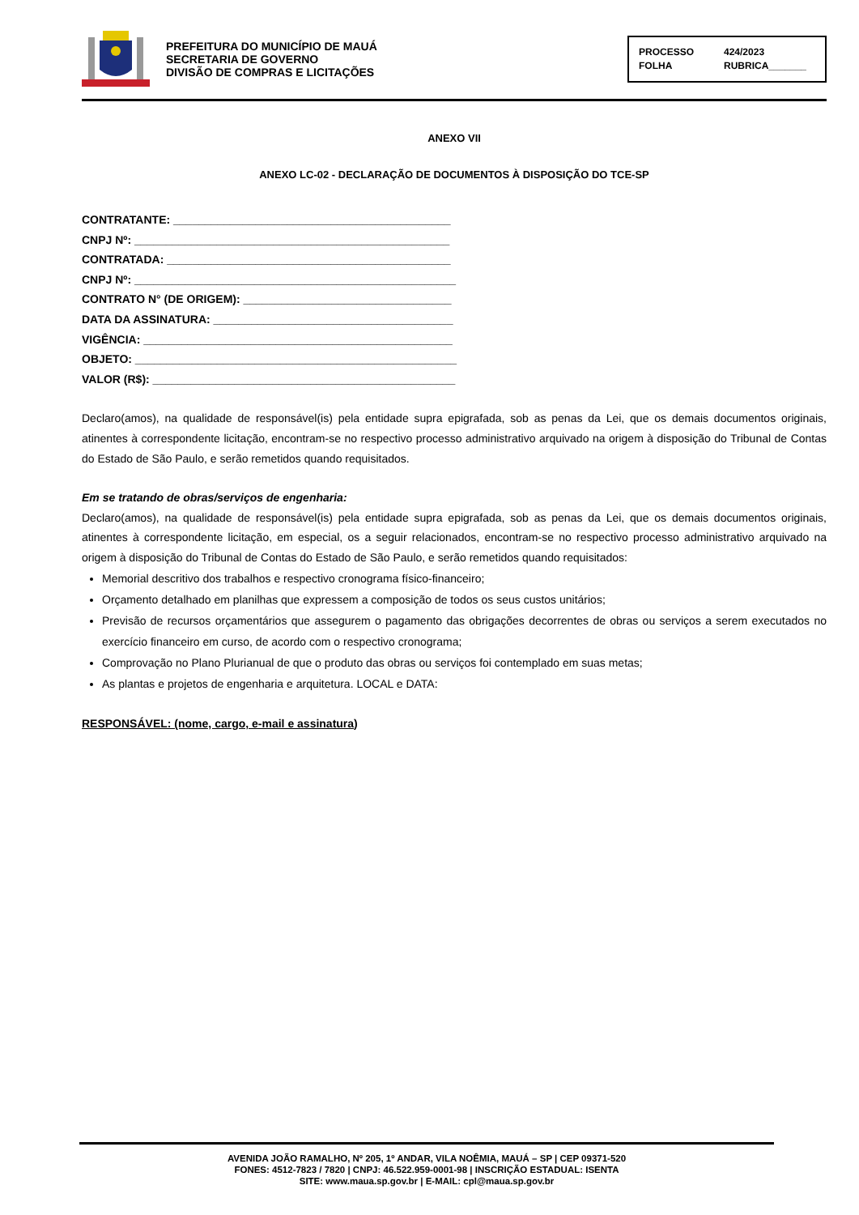PREFEITURA DO MUNICÍPIO DE MAUÁ
SECRETARIA DE GOVERNO
DIVISÃO DE COMPRAS E LICITAÇÕES
PROCESSO 424/2023 FOLHA RUBRICA_______
ANEXO VII
ANEXO LC-02 - DECLARAÇÃO DE DOCUMENTOS À DISPOSIÇÃO DO TCE-SP
CONTRATANTE: ____________________________________________
CNPJ Nº: __________________________________________________
CONTRATADA: _____________________________________________
CNPJ Nº: ___________________________________________________
CONTRATO N° (DE ORIGEM): _________________________________
DATA DA ASSINATURA: ______________________________________
VIGÊNCIA: _________________________________________________
OBJETO: ___________________________________________________
VALOR (R$): ________________________________________________
Declaro(amos), na qualidade de responsável(is) pela entidade supra epigrafada, sob as penas da Lei, que os demais documentos originais, atinentes à correspondente licitação, encontram-se no respectivo processo administrativo arquivado na origem à disposição do Tribunal de Contas do Estado de São Paulo, e serão remetidos quando requisitados.
Em se tratando de obras/serviços de engenharia:
Declaro(amos), na qualidade de responsável(is) pela entidade supra epigrafada, sob as penas da Lei, que os demais documentos originais, atinentes à correspondente licitação, em especial, os a seguir relacionados, encontram-se no respectivo processo administrativo arquivado na origem à disposição do Tribunal de Contas do Estado de São Paulo, e serão remetidos quando requisitados:
Memorial descritivo dos trabalhos e respectivo cronograma físico-financeiro;
Orçamento detalhado em planilhas que expressem a composição de todos os seus custos unitários;
Previsão de recursos orçamentários que assegurem o pagamento das obrigações decorrentes de obras ou serviços a serem executados no exercício financeiro em curso, de acordo com o respectivo cronograma;
Comprovação no Plano Plurianual de que o produto das obras ou serviços foi contemplado em suas metas;
As plantas e projetos de engenharia e arquitetura. LOCAL e DATA:
RESPONSÁVEL: (nome, cargo, e-mail e assinatura)
AVENIDA JOÃO RAMALHO, Nº 205, 1º ANDAR, VILA NOÊMIA, MAUÁ – SP | CEP 09371-520
FONES: 4512-7823 / 7820 | CNPJ: 46.522.959-0001-98 | INSCRIÇÃO ESTADUAL: ISENTA
SITE: www.maua.sp.gov.br | E-MAIL: cpl@maua.sp.gov.br